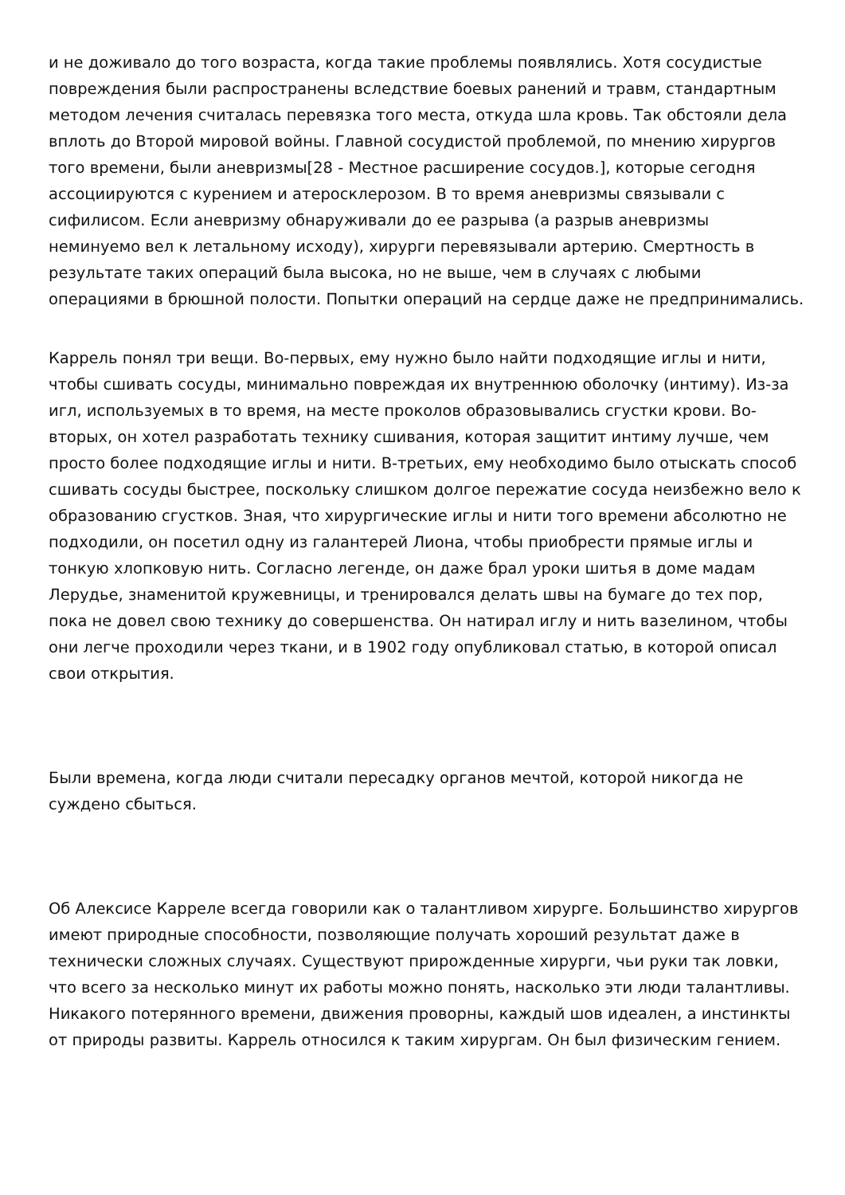и не доживало до того возраста, когда такие проблемы появлялись. Хотя сосудистые повреждения были распространены вследствие боевых ранений и травм, стандартным методом лечения считалась перевязка того места, откуда шла кровь. Так обстояли дела вплоть до Второй мировой войны. Главной сосудистой проблемой, по мнению хирургов того времени, были аневризмы[28 - Местное расширение сосудов.], которые сегодня ассоциируются с курением и атеросклерозом. В то время аневризмы связывали с сифилисом. Если аневризму обнаруживали до ее разрыва (а разрыв аневризмы неминуемо вел к летальному исходу), хирурги перевязывали артерию. Смертность в результате таких операций была высока, но не выше, чем в случаях с любыми операциями в брюшной полости. Попытки операций на сердце даже не предпринимались.
Каррель понял три вещи. Во-первых, ему нужно было найти подходящие иглы и нити, чтобы сшивать сосуды, минимально повреждая их внутреннюю оболочку (интиму). Из-за игл, используемых в то время, на месте проколов образовывались сгустки крови. Во-вторых, он хотел разработать технику сшивания, которая защитит интиму лучше, чем просто более подходящие иглы и нити. В-третьих, ему необходимо было отыскать способ сшивать сосуды быстрее, поскольку слишком долгое пережатие сосуда неизбежно вело к образованию сгустков. Зная, что хирургические иглы и нити того времени абсолютно не подходили, он посетил одну из галантерей Лиона, чтобы приобрести прямые иглы и тонкую хлопковую нить. Согласно легенде, он даже брал уроки шитья в доме мадам Лерудье, знаменитой кружевницы, и тренировался делать швы на бумаге до тех пор, пока не довел свою технику до совершенства. Он натирал иглу и нить вазелином, чтобы они легче проходили через ткани, и в 1902 году опубликовал статью, в которой описал свои открытия.
Были времена, когда люди считали пересадку органов мечтой, которой никогда не суждено сбыться.
Об Алексисе Карреле всегда говорили как о талантливом хирурге. Большинство хирургов имеют природные способности, позволяющие получать хороший результат даже в технически сложных случаях. Существуют прирожденные хирурги, чьи руки так ловки, что всего за несколько минут их работы можно понять, насколько эти люди талантливы. Никакого потерянного времени, движения проворны, каждый шов идеален, а инстинкты от природы развиты. Каррель относился к таким хирургам. Он был физическим гением.